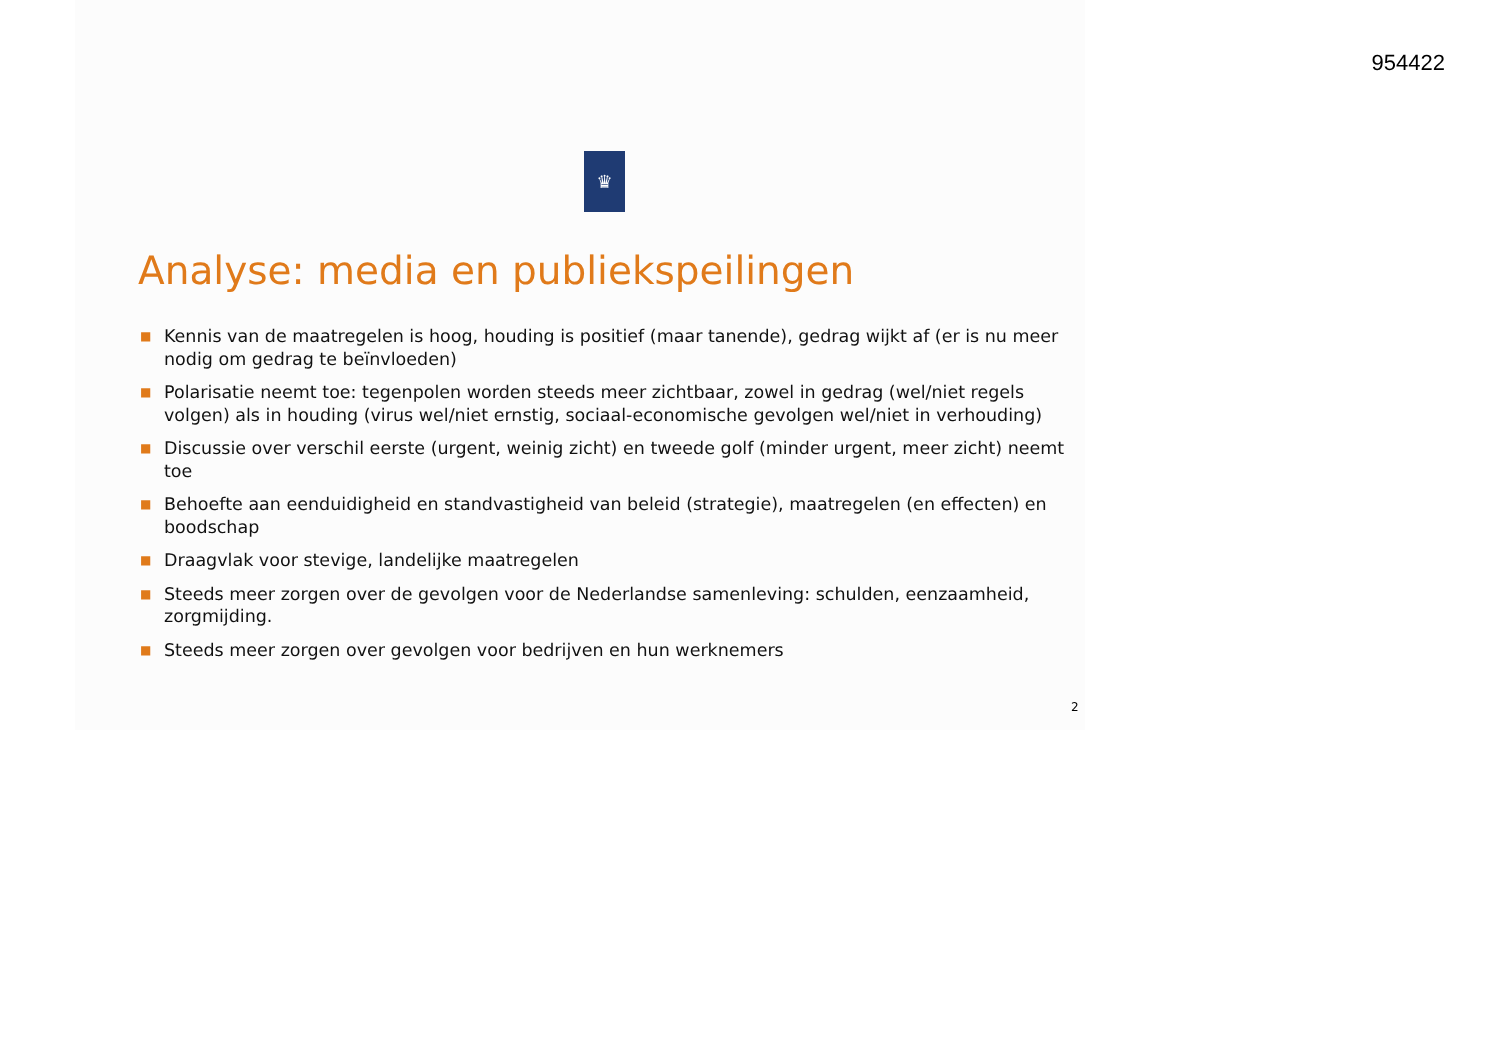954422
♛
Analyse: media en publiekspeilingen
■ Kennis van de maatregelen is hoog, houding is positief (maar tanende), gedrag wijkt af (er is nu meer nodig om gedrag te beïnvloeden)
■ Polarisatie neemt toe: tegenpolen worden steeds meer zichtbaar, zowel in gedrag (wel/niet regels volgen) als in houding (virus wel/niet ernstig, sociaal-economische gevolgen wel/niet in verhouding)
■ Discussie over verschil eerste (urgent, weinig zicht) en tweede golf (minder urgent, meer zicht) neemt toe
■ Behoefte aan eenduidigheid en standvastigheid van beleid (strategie), maatregelen (en effecten) en boodschap
■ Draagvlak voor stevige, landelijke maatregelen
■ Steeds meer zorgen over de gevolgen voor de Nederlandse samenleving: schulden, eenzaamheid, zorgmijding.
■ Steeds meer zorgen over gevolgen voor bedrijven en hun werknemers
2